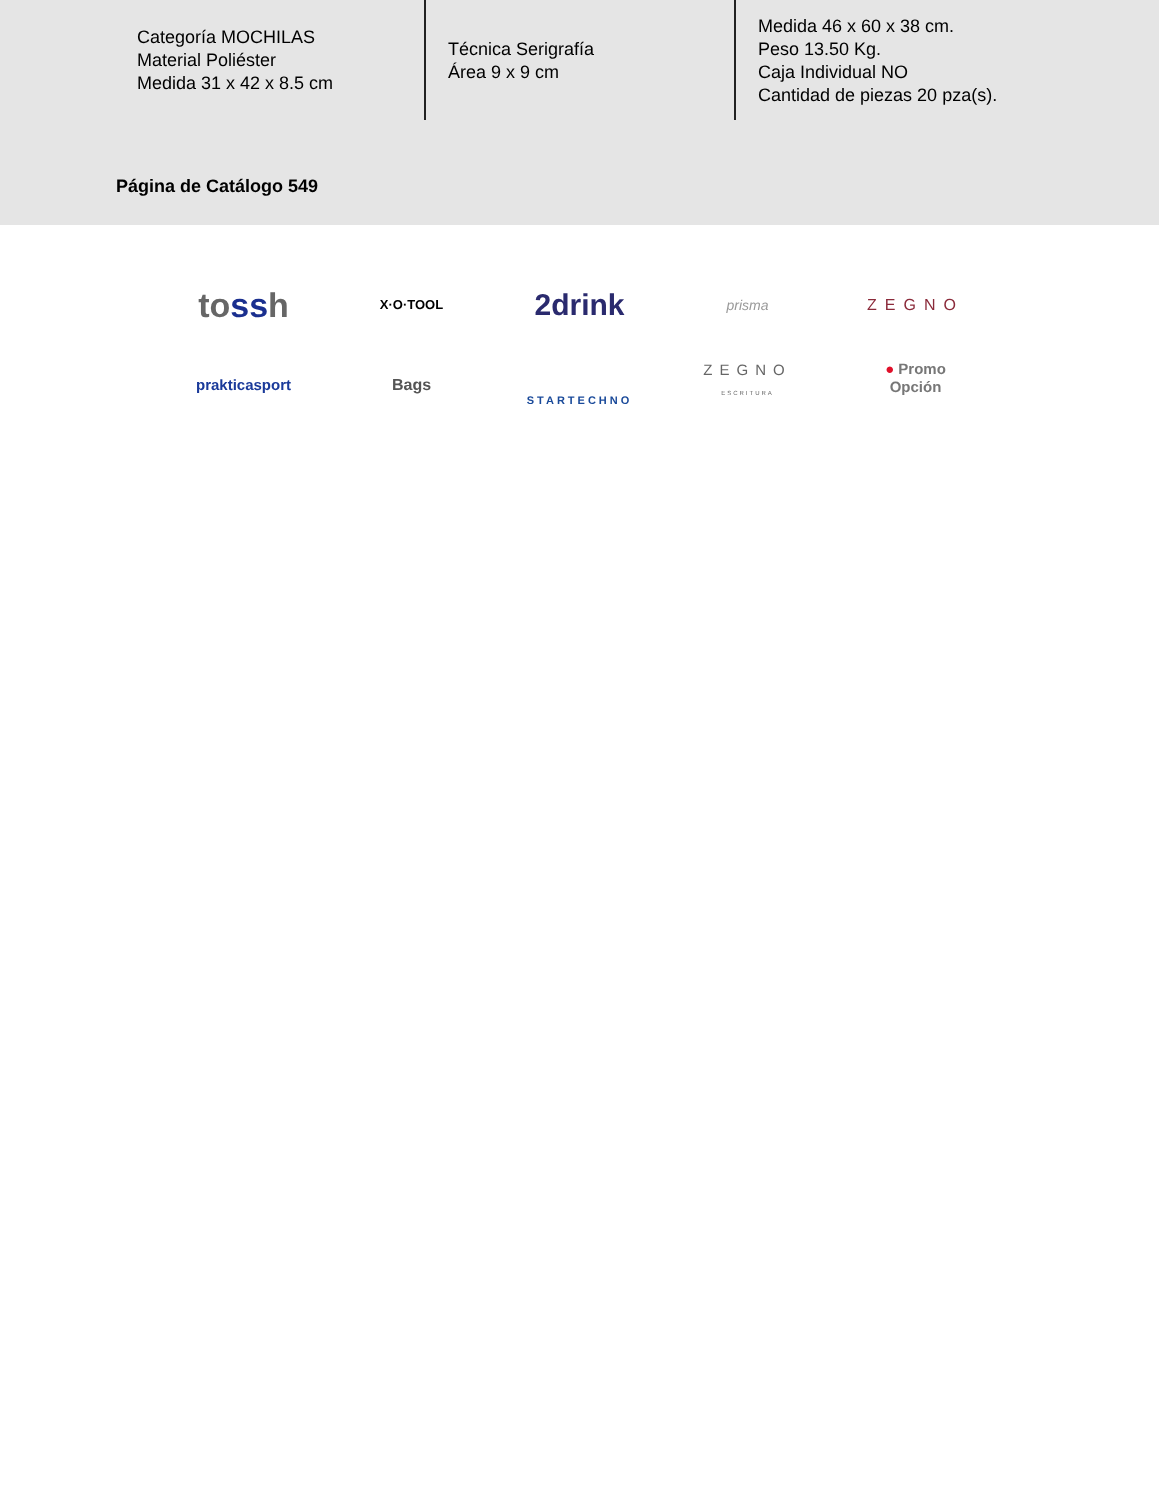Categoría MOCHILAS
Material Poliéster
Medida 31 x 42 x 8.5 cm
Técnica Serigrafía
Área 9 x 9 cm
Medida 46 x 60 x 38 cm.
Peso 13.50 Kg.
Caja Individual NO
Cantidad de piezas 20 pza(s).
Página de Catálogo 549
tossh
X·O·TOOL
2drink
prisma
ZEGNO
prakticasport
Bags
STARTECHNO
ZEGNO
ESCRITURA
● Promo
Opción